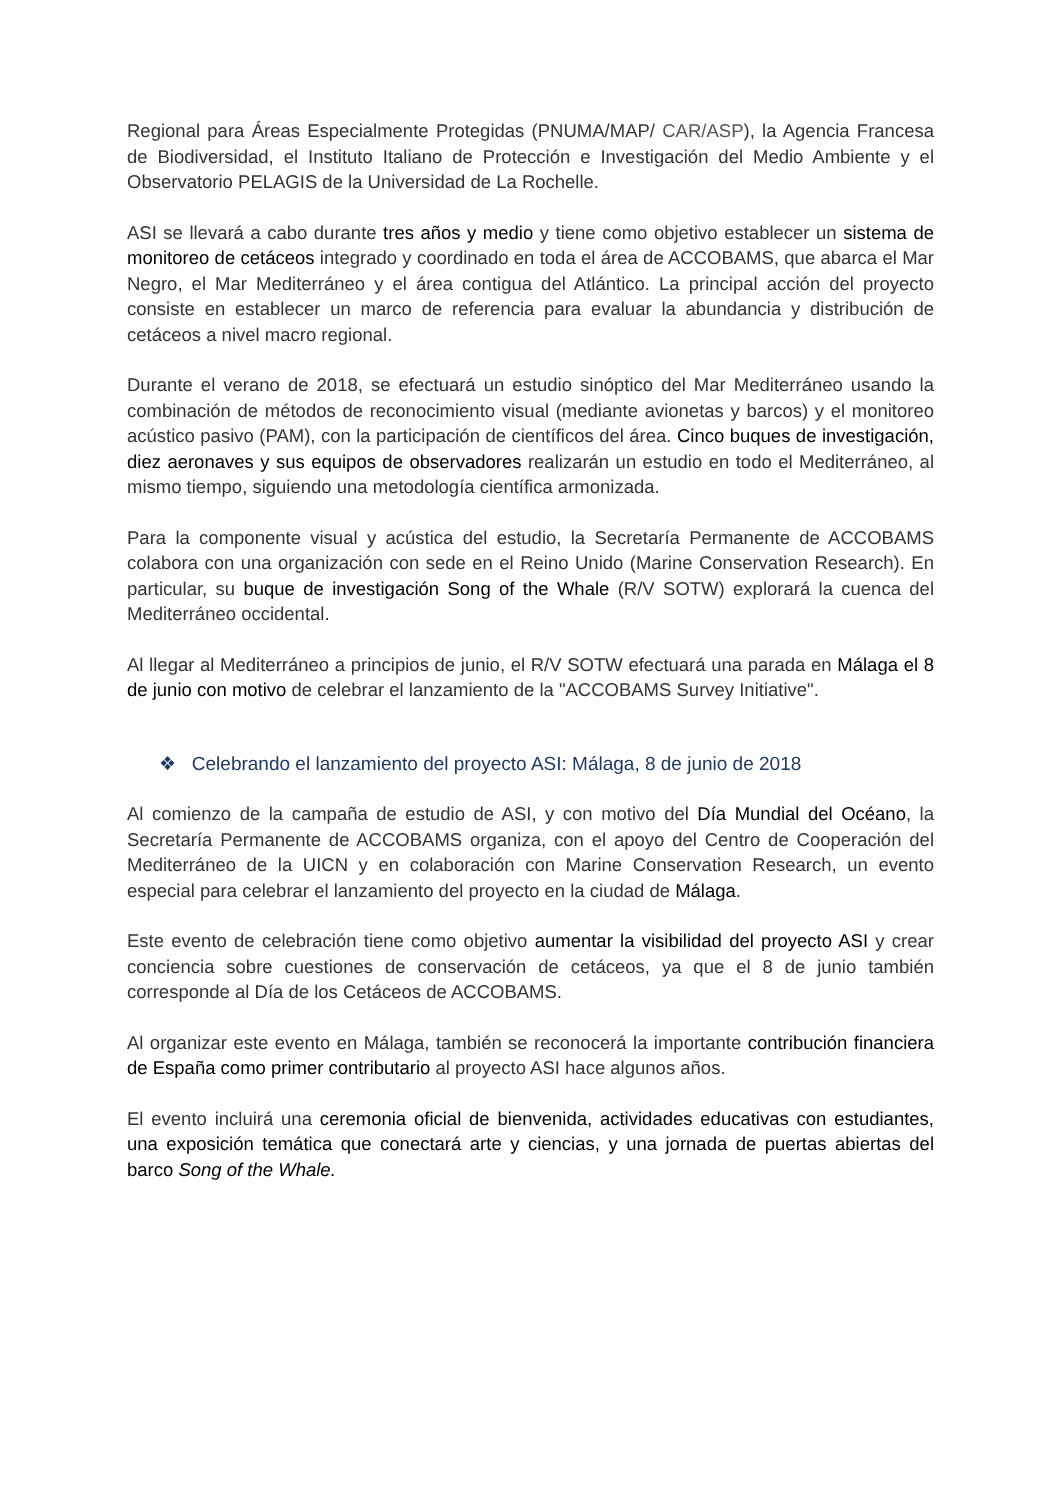Regional para Áreas Especialmente Protegidas (PNUMA/MAP/ CAR/ASP), la Agencia Francesa de Biodiversidad, el Instituto Italiano de Protección e Investigación del Medio Ambiente y el Observatorio PELAGIS de la Universidad de La Rochelle.
ASI se llevará a cabo durante tres años y medio y tiene como objetivo establecer un sistema de monitoreo de cetáceos integrado y coordinado en toda el área de ACCOBAMS, que abarca el Mar Negro, el Mar Mediterráneo y el área contigua del Atlántico. La principal acción del proyecto consiste en establecer un marco de referencia para evaluar la abundancia y distribución de cetáceos a nivel macro regional.
Durante el verano de 2018, se efectuará un estudio sinóptico del Mar Mediterráneo usando la combinación de métodos de reconocimiento visual (mediante avionetas y barcos) y el monitoreo acústico pasivo (PAM), con la participación de científicos del área. Cinco buques de investigación, diez aeronaves y sus equipos de observadores realizarán un estudio en todo el Mediterráneo, al mismo tiempo, siguiendo una metodología científica armonizada.
Para la componente visual y acústica del estudio, la Secretaría Permanente de ACCOBAMS colabora con una organización con sede en el Reino Unido (Marine Conservation Research). En particular, su buque de investigación Song of the Whale (R/V SOTW) explorará la cuenca del Mediterráneo occidental.
Al llegar al Mediterráneo a principios de junio, el R/V SOTW efectuará una parada en Málaga el 8 de junio con motivo de celebrar el lanzamiento de la "ACCOBAMS Survey Initiative".
❖ Celebrando el lanzamiento del proyecto ASI: Málaga, 8 de junio de 2018
Al comienzo de la campaña de estudio de ASI, y con motivo del Día Mundial del Océano, la Secretaría Permanente de ACCOBAMS organiza, con el apoyo del Centro de Cooperación del Mediterráneo de la UICN y en colaboración con Marine Conservation Research, un evento especial para celebrar el lanzamiento del proyecto en la ciudad de Málaga.
Este evento de celebración tiene como objetivo aumentar la visibilidad del proyecto ASI y crear conciencia sobre cuestiones de conservación de cetáceos, ya que el 8 de junio también corresponde al Día de los Cetáceos de ACCOBAMS.
Al organizar este evento en Málaga, también se reconocerá la importante contribución financiera de España como primer contributario al proyecto ASI hace algunos años.
El evento incluirá una ceremonia oficial de bienvenida, actividades educativas con estudiantes, una exposición temática que conectará arte y ciencias, y una jornada de puertas abiertas del barco Song of the Whale.